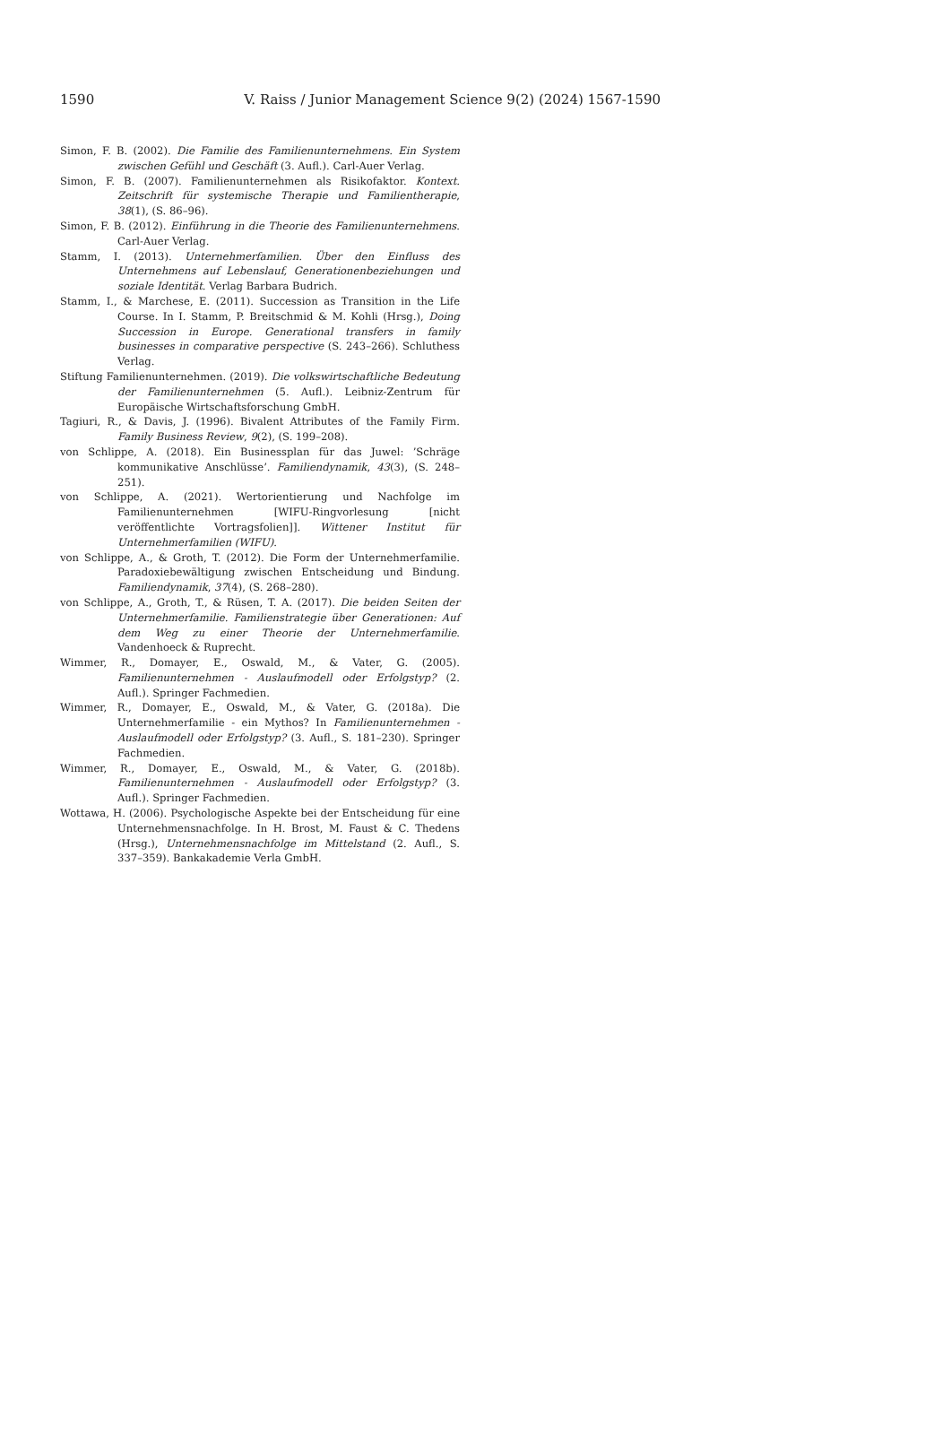1590 V. Raiss / Junior Management Science 9(2) (2024) 1567-1590
Simon, F. B. (2002). Die Familie des Familienunternehmens. Ein System zwischen Gefühl und Geschäft (3. Aufl.). Carl-Auer Verlag.
Simon, F. B. (2007). Familienunternehmen als Risikofaktor. Kontext. Zeitschrift für systemische Therapie und Familientherapie, 38(1), (S. 86–96).
Simon, F. B. (2012). Einführung in die Theorie des Familienunternehmens. Carl-Auer Verlag.
Stamm, I. (2013). Unternehmerfamilien. Über den Einfluss des Unternehmens auf Lebenslauf, Generationenbeziehungen und soziale Identität. Verlag Barbara Budrich.
Stamm, I., & Marchese, E. (2011). Succession as Transition in the Life Course. In I. Stamm, P. Breitschmid & M. Kohli (Hrsg.), Doing Succession in Europe. Generational transfers in family businesses in comparative perspective (S. 243–266). Schluthess Verlag.
Stiftung Familienunternehmen. (2019). Die volkswirtschaftliche Bedeutung der Familienunternehmen (5. Aufl.). Leibniz-Zentrum für Europäische Wirtschaftsforschung GmbH.
Tagiuri, R., & Davis, J. (1996). Bivalent Attributes of the Family Firm. Family Business Review, 9(2), (S. 199–208).
von Schlippe, A. (2018). Ein Businessplan für das Juwel: ’Schräge kommunikative Anschlüsse’. Familiendynamik, 43(3), (S. 248–251).
von Schlippe, A. (2021). Wertorientierung und Nachfolge im Familienunternehmen [WIFU-Ringvorlesung [nicht veröffentlichte Vortragsfolien]]. Wittener Institut für Unternehmerfamilien (WIFU).
von Schlippe, A., & Groth, T. (2012). Die Form der Unternehmerfamilie. Paradoxiebewältigung zwischen Entscheidung und Bindung. Familiendynamik, 37(4), (S. 268–280).
von Schlippe, A., Groth, T., & Rüsen, T. A. (2017). Die beiden Seiten der Unternehmerfamilie. Familienstrategie über Generationen: Auf dem Weg zu einer Theorie der Unternehmerfamilie. Vandenhoeck & Ruprecht.
Wimmer, R., Domayer, E., Oswald, M., & Vater, G. (2005). Familienunternehmen - Auslaufmodell oder Erfolgstyp? (2. Aufl.). Springer Fachmedien.
Wimmer, R., Domayer, E., Oswald, M., & Vater, G. (2018a). Die Unternehmerfamilie - ein Mythos? In Familienunternehmen - Auslaufmodell oder Erfolgstyp? (3. Aufl., S. 181–230). Springer Fachmedien.
Wimmer, R., Domayer, E., Oswald, M., & Vater, G. (2018b). Familienunternehmen - Auslaufmodell oder Erfolgstyp? (3. Aufl.). Springer Fachmedien.
Wottawa, H. (2006). Psychologische Aspekte bei der Entscheidung für eine Unternehmensnachfolge. In H. Brost, M. Faust & C. Thedens (Hrsg.), Unternehmensnachfolge im Mittelstand (2. Aufl., S. 337–359). Bankakademie Verla GmbH.